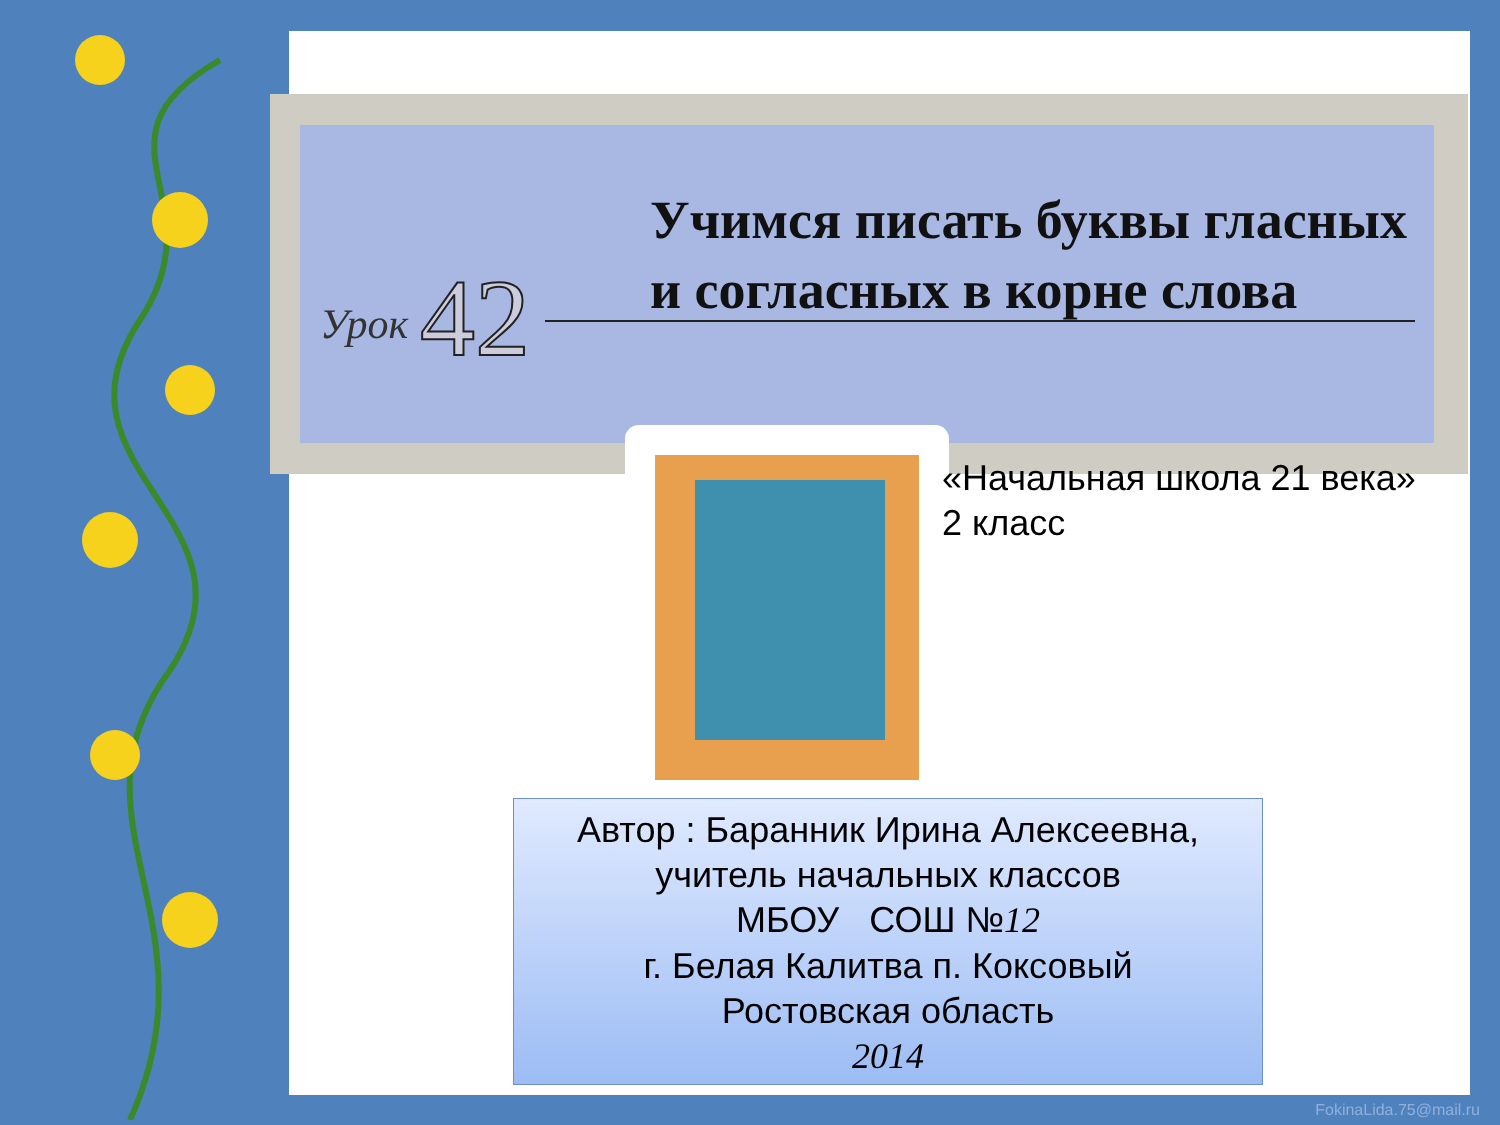Урок 42
Учимся писать буквы гласных
и согласных в корне слова
«Начальная школа 21 века»
2 класс
Автор : Баранник Ирина Алексеевна,
учитель начальных классов
МБОУ СОШ №12
г. Белая Калитва п. Коксовый
Ростовская область
2014
FokinaLida.75@mail.ru